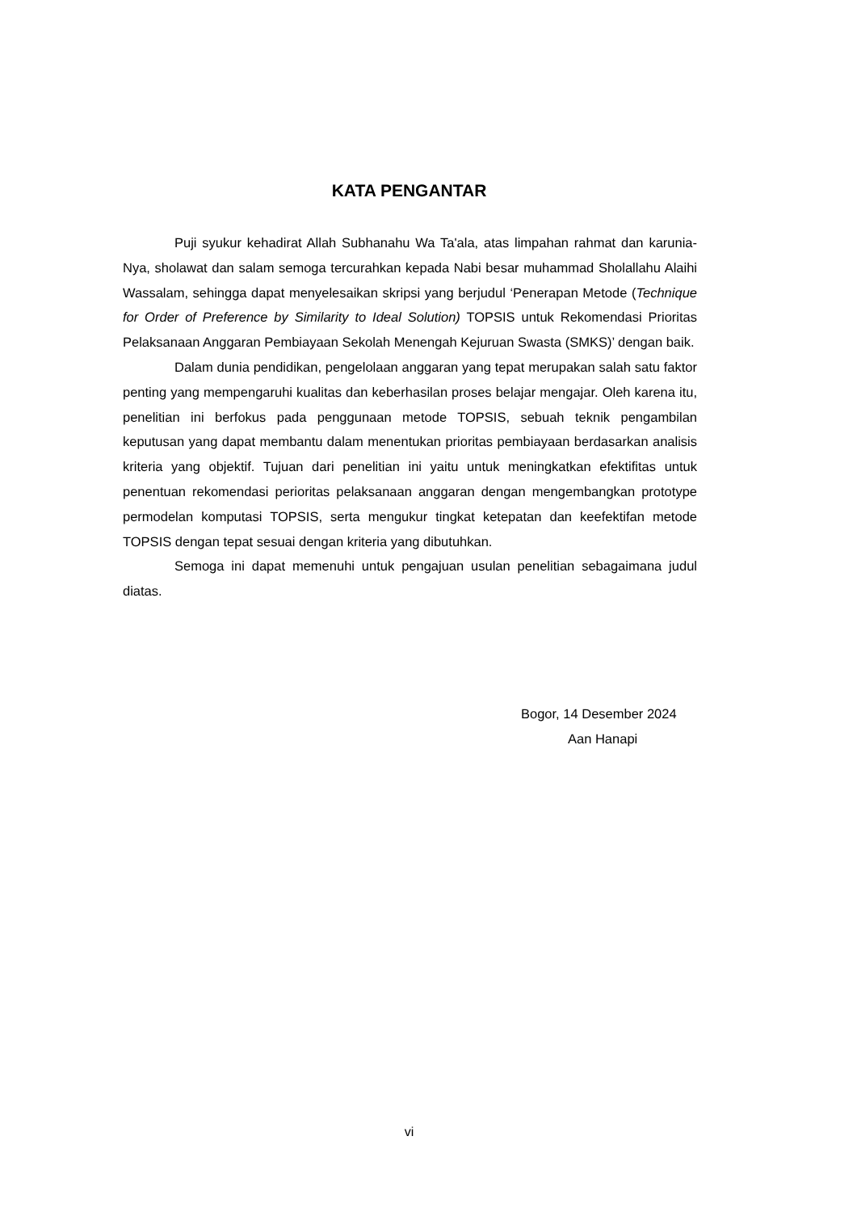KATA PENGANTAR
Puji syukur kehadirat Allah Subhanahu Wa Ta'ala, atas limpahan rahmat dan karunia-Nya, sholawat dan salam semoga tercurahkan kepada Nabi besar muhammad Sholallahu Alaihi Wassalam, sehingga dapat menyelesaikan skripsi yang berjudul ‘Penerapan Metode (Technique for Order of Preference by Similarity to Ideal Solution) TOPSIS untuk Rekomendasi Prioritas Pelaksanaan Anggaran Pembiayaan Sekolah Menengah Kejuruan Swasta (SMKS)’ dengan baik.
Dalam dunia pendidikan, pengelolaan anggaran yang tepat merupakan salah satu faktor penting yang mempengaruhi kualitas dan keberhasilan proses belajar mengajar. Oleh karena itu, penelitian ini berfokus pada penggunaan metode TOPSIS, sebuah teknik pengambilan keputusan yang dapat membantu dalam menentukan prioritas pembiayaan berdasarkan analisis kriteria yang objektif. Tujuan dari penelitian ini yaitu untuk meningkatkan efektifitas untuk penentuan rekomendasi perioritas pelaksanaan anggaran dengan mengembangkan prototype permodelan komputasi TOPSIS, serta mengukur tingkat ketepatan dan keefektifan metode TOPSIS dengan tepat sesuai dengan kriteria yang dibutuhkan.
Semoga ini dapat memenuhi untuk pengajuan usulan penelitian sebagaimana judul diatas.
Bogor, 14 Desember 2024
Aan Hanapi
vi